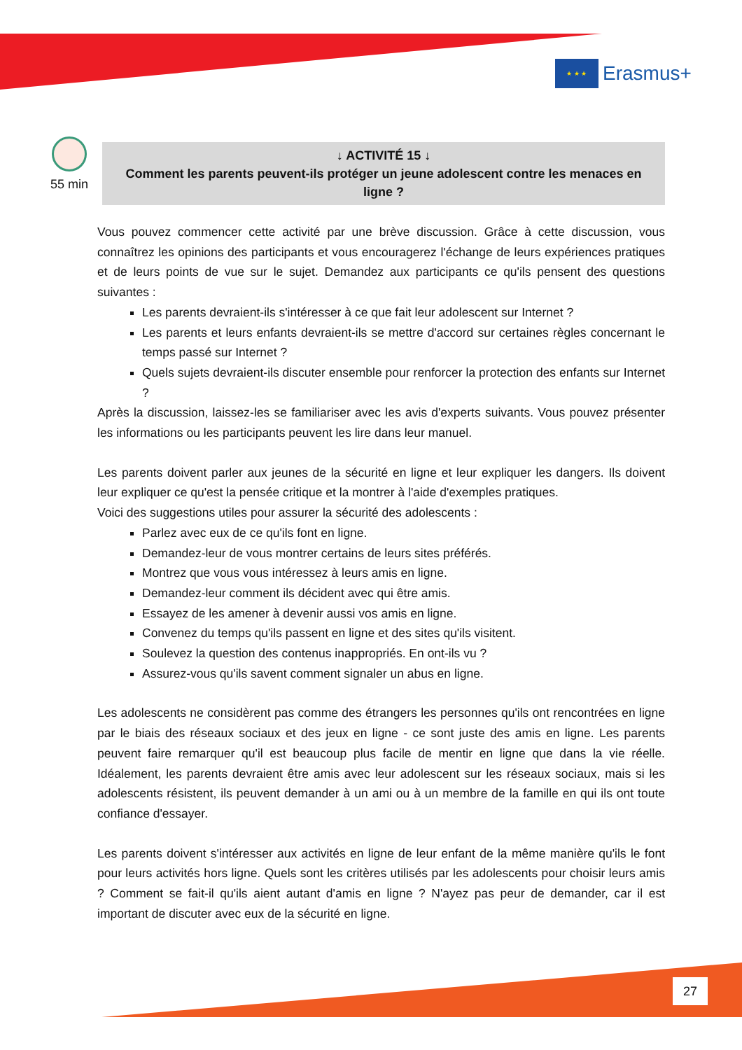★ ★ ★
Erasmus+
55 min
↓ ACTIVITÉ 15 ↓
Comment les parents peuvent-ils protéger un jeune adolescent contre les menaces en ligne ?
Vous pouvez commencer cette activité par une brève discussion. Grâce à cette discussion, vous connaîtrez les opinions des participants et vous encouragerez l'échange de leurs expériences pratiques et de leurs points de vue sur le sujet. Demandez aux participants ce qu'ils pensent des questions suivantes :
Les parents devraient-ils s'intéresser à ce que fait leur adolescent sur Internet ?
Les parents et leurs enfants devraient-ils se mettre d'accord sur certaines règles concernant le temps passé sur Internet ?
Quels sujets devraient-ils discuter ensemble pour renforcer la protection des enfants sur Internet ?
Après la discussion, laissez-les se familiariser avec les avis d'experts suivants. Vous pouvez présenter les informations ou les participants peuvent les lire dans leur manuel.
Les parents doivent parler aux jeunes de la sécurité en ligne et leur expliquer les dangers. Ils doivent leur expliquer ce qu'est la pensée critique et la montrer à l'aide d'exemples pratiques.
Voici des suggestions utiles pour assurer la sécurité des adolescents :
Parlez avec eux de ce qu'ils font en ligne.
Demandez-leur de vous montrer certains de leurs sites préférés.
Montrez que vous vous intéressez à leurs amis en ligne.
Demandez-leur comment ils décident avec qui être amis.
Essayez de les amener à devenir aussi vos amis en ligne.
Convenez du temps qu'ils passent en ligne et des sites qu'ils visitent.
Soulevez la question des contenus inappropriés. En ont-ils vu ?
Assurez-vous qu'ils savent comment signaler un abus en ligne.
Les adolescents ne considèrent pas comme des étrangers les personnes qu'ils ont rencontrées en ligne par le biais des réseaux sociaux et des jeux en ligne - ce sont juste des amis en ligne. Les parents peuvent faire remarquer qu'il est beaucoup plus facile de mentir en ligne que dans la vie réelle. Idéalement, les parents devraient être amis avec leur adolescent sur les réseaux sociaux, mais si les adolescents résistent, ils peuvent demander à un ami ou à un membre de la famille en qui ils ont toute confiance d'essayer.
Les parents doivent s'intéresser aux activités en ligne de leur enfant de la même manière qu'ils le font pour leurs activités hors ligne. Quels sont les critères utilisés par les adolescents pour choisir leurs amis ? Comment se fait-il qu'ils aient autant d'amis en ligne ? N'ayez pas peur de demander, car il est important de discuter avec eux de la sécurité en ligne.
27